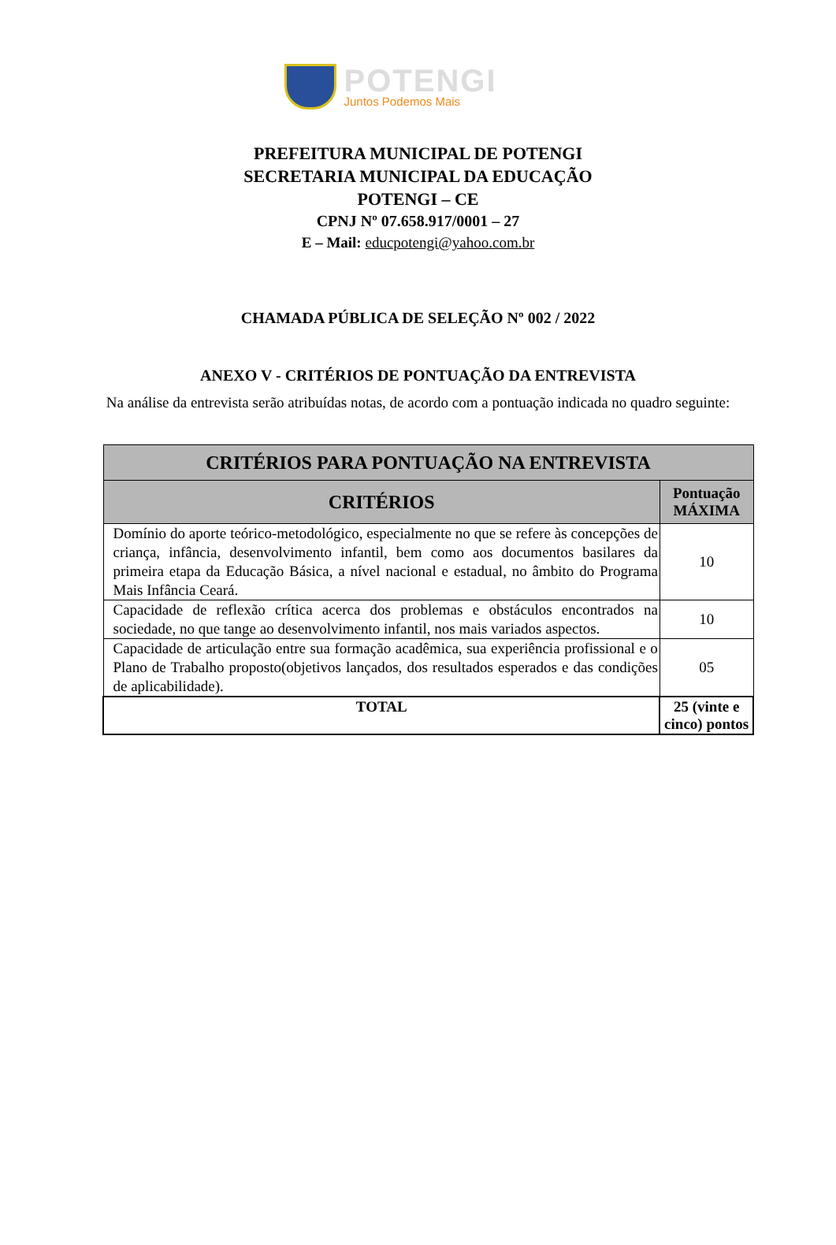POTENGI
Juntos Podemos Mais
PREFEITURA MUNICIPAL DE POTENGI
SECRETARIA MUNICIPAL DA EDUCAÇÃO
POTENGI – CE
CPNJ Nº 07.658.917/0001 – 27
E – Mail: educpotengi@yahoo.com.br
CHAMADA PÚBLICA DE SELEÇÃO Nº 002 / 2022
ANEXO V - CRITÉRIOS DE PONTUAÇÃO DA ENTREVISTA
Na análise da entrevista serão atribuídas notas, de acordo com a pontuação indicada no quadro seguinte:
| CRITÉRIOS PARA PONTUAÇÃO NA ENTREVISTA | |
| --- | --- |
| CRITÉRIOS | Pontuação MÁXIMA |
| Domínio do aporte teórico-metodológico, especialmente no que se refere às concepções de criança, infância, desenvolvimento infantil, bem como aos documentos basilares da primeira etapa da Educação Básica, a nível nacional e estadual, no âmbito do Programa Mais Infância Ceará. | 10 |
| Capacidade de reflexão crítica acerca dos problemas e obstáculos encontrados na sociedade, no que tange ao desenvolvimento infantil, nos mais variados aspectos. | 10 |
| Capacidade de articulação entre sua formação acadêmica, sua experiência profissional e o Plano de Trabalho proposto(objetivos lançados, dos resultados esperados e das condições de aplicabilidade). | 05 |
| TOTAL | 25 (vinte e cinco) pontos |